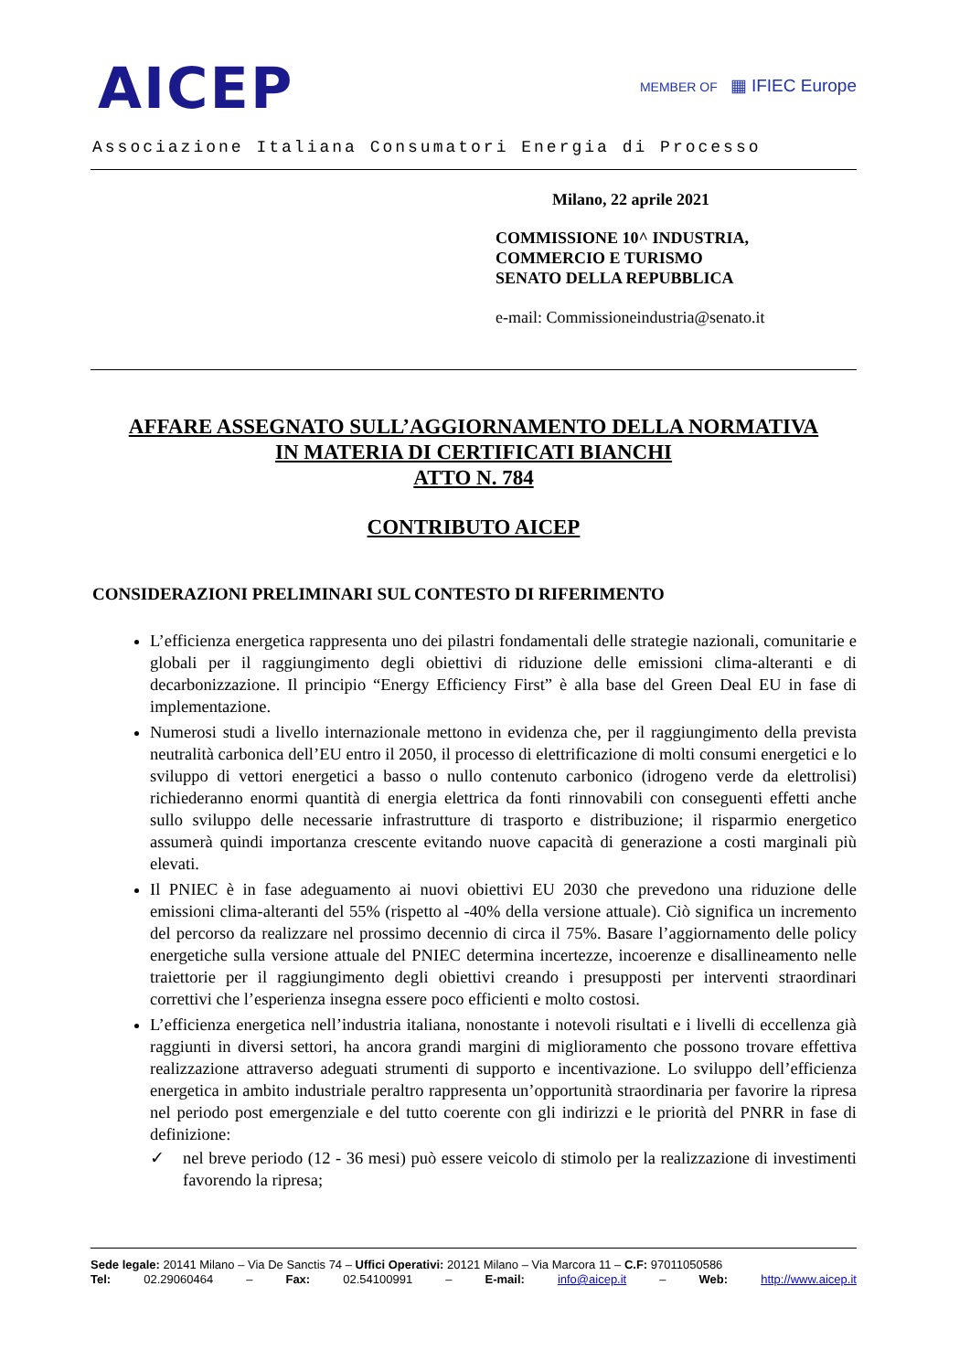AICEP
MEMBER OF ▦ IFIEC Europe
Associazione Italiana Consumatori Energia di Processo
Milano, 22 aprile 2021
COMMISSIONE 10^ INDUSTRIA,
COMMERCIO E TURISMO
SENATO DELLA REPUBBLICA
e-mail: Commissioneindustria@senato.it
AFFARE ASSEGNATO SULL’AGGIORNAMENTO DELLA NORMATIVA
IN MATERIA DI CERTIFICATI BIANCHI
ATTO N. 784
CONTRIBUTO AICEP
CONSIDERAZIONI PRELIMINARI SUL CONTESTO DI RIFERIMENTO
L’efficienza energetica rappresenta uno dei pilastri fondamentali delle strategie nazionali, comunitarie e globali per il raggiungimento degli obiettivi di riduzione delle emissioni clima-alteranti e di decarbonizzazione. Il principio “Energy Efficiency First” è alla base del Green Deal EU in fase di implementazione.
Numerosi studi a livello internazionale mettono in evidenza che, per il raggiungimento della prevista neutralità carbonica dell’EU entro il 2050, il processo di elettrificazione di molti consumi energetici e lo sviluppo di vettori energetici a basso o nullo contenuto carbonico (idrogeno verde da elettrolisi) richiederanno enormi quantità di energia elettrica da fonti rinnovabili con conseguenti effetti anche sullo sviluppo delle necessarie infrastrutture di trasporto e distribuzione; il risparmio energetico assumerà quindi importanza crescente evitando nuove capacità di generazione a costi marginali più elevati.
Il PNIEC è in fase adeguamento ai nuovi obiettivi EU 2030 che prevedono una riduzione delle emissioni clima-alteranti del 55% (rispetto al -40% della versione attuale). Ciò significa un incremento del percorso da realizzare nel prossimo decennio di circa il 75%. Basare l’aggiornamento delle policy energetiche sulla versione attuale del PNIEC determina incertezze, incoerenze e disallineamento nelle traiettorie per il raggiungimento degli obiettivi creando i presupposti per interventi straordinari correttivi che l’esperienza insegna essere poco efficienti e molto costosi.
L’efficienza energetica nell’industria italiana, nonostante i notevoli risultati e i livelli di eccellenza già raggiunti in diversi settori, ha ancora grandi margini di miglioramento che possono trovare effettiva realizzazione attraverso adeguati strumenti di supporto e incentivazione. Lo sviluppo dell’efficienza energetica in ambito industriale peraltro rappresenta un’opportunità straordinaria per favorire la ripresa nel periodo post emergenziale e del tutto coerente con gli indirizzi e le priorità del PNRR in fase di definizione:
✓ nel breve periodo (12 - 36 mesi) può essere veicolo di stimolo per la realizzazione di investimenti favorendo la ripresa;
Sede legale: 20141 Milano – Via De Sanctis 74 – Uffici Operativi: 20121 Milano – Via Marcora 11 – C.F: 97011050586
Tel: 02.29060464 – Fax: 02.54100991 – E-mail: info@aicep.it – Web: http://www.aicep.it